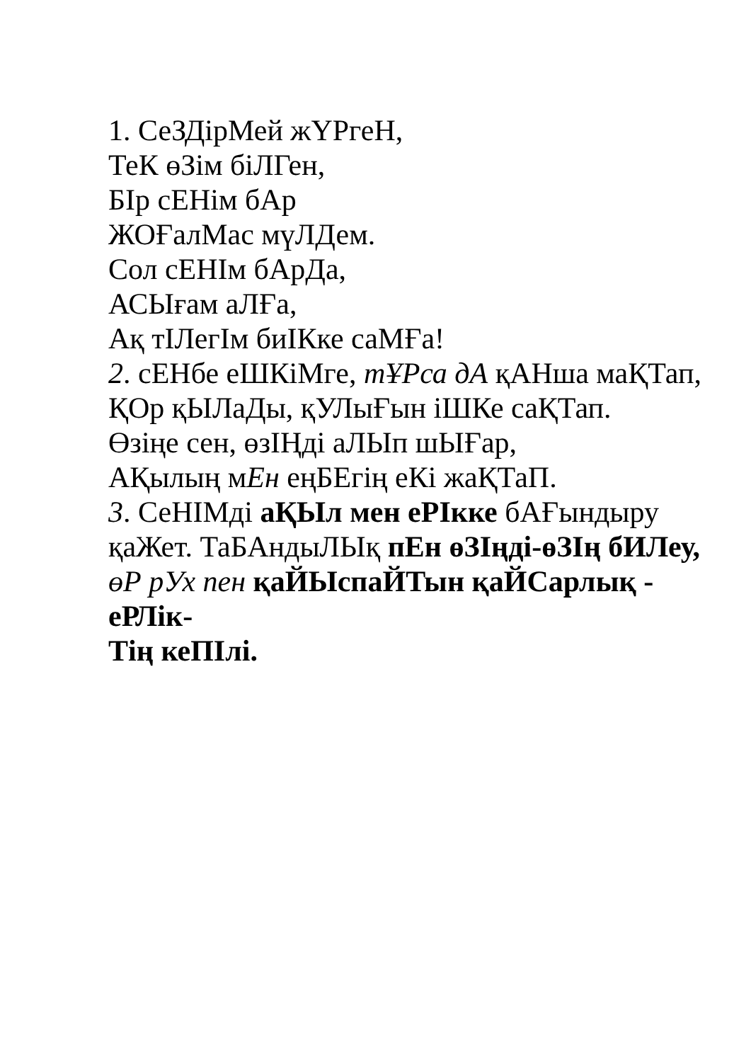1. СеЗДірМей жҮРгеН,
ТеК өЗім біЛГен,
БІр сЕНім бАр
ЖОҒалМас мүЛДем.
Сол сЕНІм бАрДа,
АСЫғам аЛҒа,
Ақ тІЛегІм биІКке саМҒа!
2. сЕНбе еШКіМге, тҰРса дА қАНша маҚТап,
ҚОр қЫЛаДы, қУЛыҒын іШКе саҚТап.
Өзіңе сен, өзІҢді аЛЫп шЫҒар,
АҚылың мЕн еңБЕгің еКі жаҚТаП.
3. СеНІМді аҚЫл мен еРІкке бАҒындыру қаЖет. ТаБАндыЛЫқ пЕн өЗІңді-өЗІң бИЛеу, өР рУх пен қаЙЫспаЙТын қаЙСарлық - еРЛік-
Тің кеПІлі.